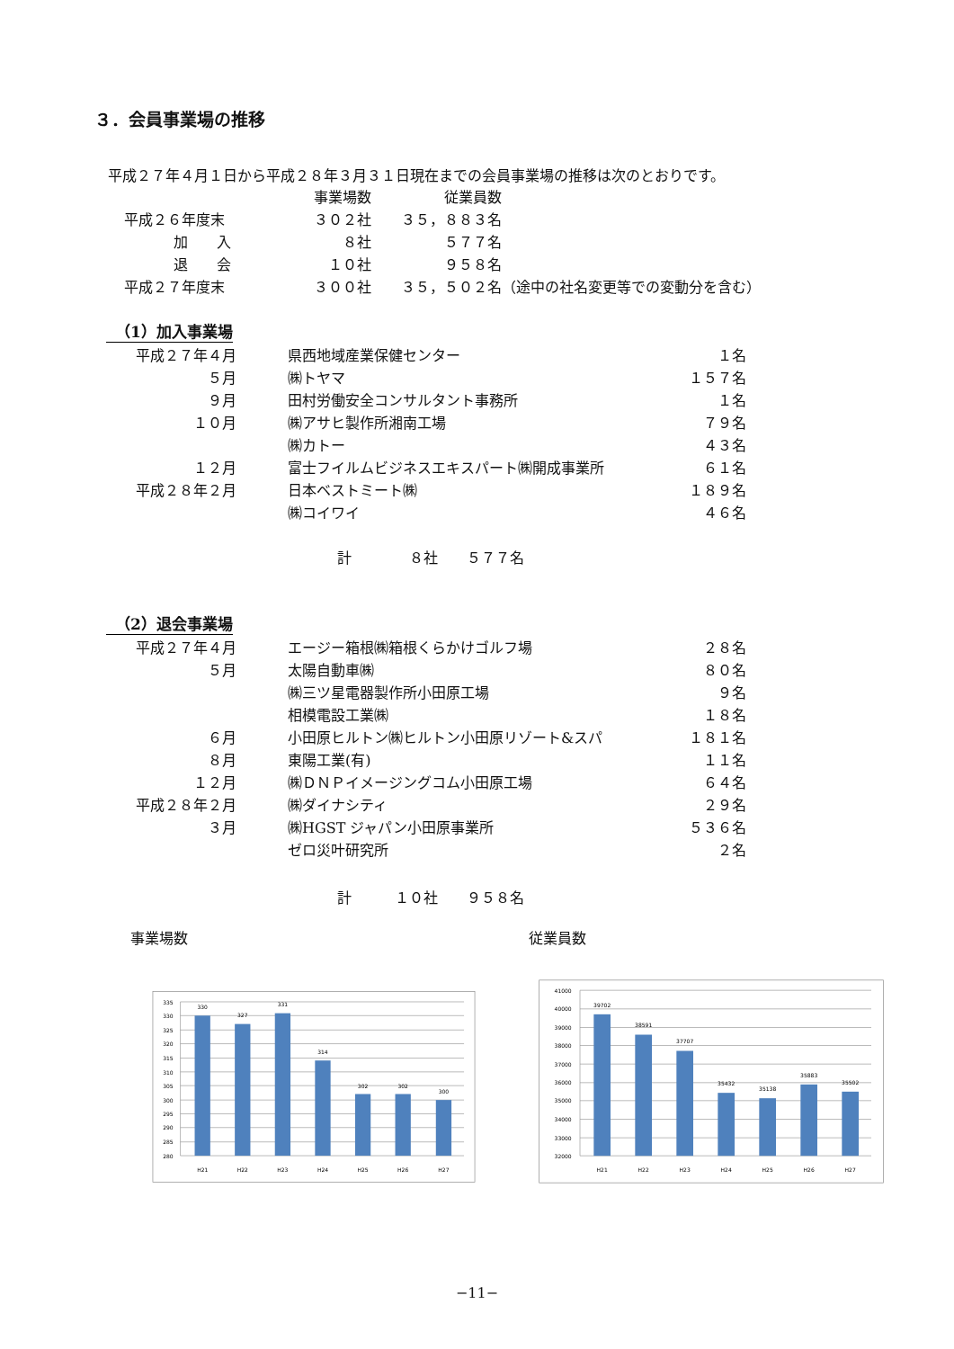３．会員事業場の推移
平成２７年４月１日から平成２８年３月３１日現在までの会員事業場の推移は次のとおりです。
| | 事業場数 | 従業員数 | |
| 平成２６年度末 | ３０２社 | ３５，８８３名 | |
| 加 入 | ８社 | ５７７名 | |
| 退 会 | １０社 | ９５８名 | |
| 平成２７年度末 | ３００社 | ３５，５０２名 | （途中の社名変更等での変動分を含む） |
（1）加入事業場
| 平成２７年４月 | 県西地域産業保健センター | １名 |
| ５月 | ㈱トヤマ | １５７名 |
| ９月 | 田村労働安全コンサルタント事務所 | １名 |
| １０月 | ㈱アサヒ製作所湘南工場 | ７９名 |
| | ㈱カトー | ４３名 |
| １２月 | 富士フイルムビジネスエキスパート㈱開成事業所 | ６１名 |
| 平成２８年２月 | 日本ベストミート㈱ | １８９名 |
| | ㈱コイワイ | ４６名 |
計　　　　８社　　５７７名
（2）退会事業場
| 平成２７年４月 | エージー箱根㈱箱根くらかけゴルフ場 | ２８名 |
| ５月 | 太陽自動車㈱ | ８０名 |
| | ㈱三ツ星電器製作所小田原工場 | ９名 |
| | 相模電設工業㈱ | １８名 |
| ６月 | 小田原ヒルトン㈱ヒルトン小田原リゾート&スパ | １８１名 |
| ８月 | 東陽工業(有) | １１名 |
| １２月 | ㈱ＤＮＰイメージングコム小田原工場 | ６４名 |
| 平成２８年２月 | ㈱ダイナシティ | ２９名 |
| ３月 | ㈱HGST ジャパン小田原事業所 | ５３６名 |
| | ゼロ災叶研究所 | ２名 |
計　　　１０社　　９５８名
事業場数 従業員数
335
330
325
320
315
310
305
300
295
290
285
280
330
327
331
314
302
302
300
H21
H22
H23
H24
H25
H26
H27
41000
40000
39000
38000
37000
36000
35000
34000
33000
32000
39702
38591
37707
35432
35138
35883
35502
H21
H22
H23
H24
H25
H26
H27
−11−